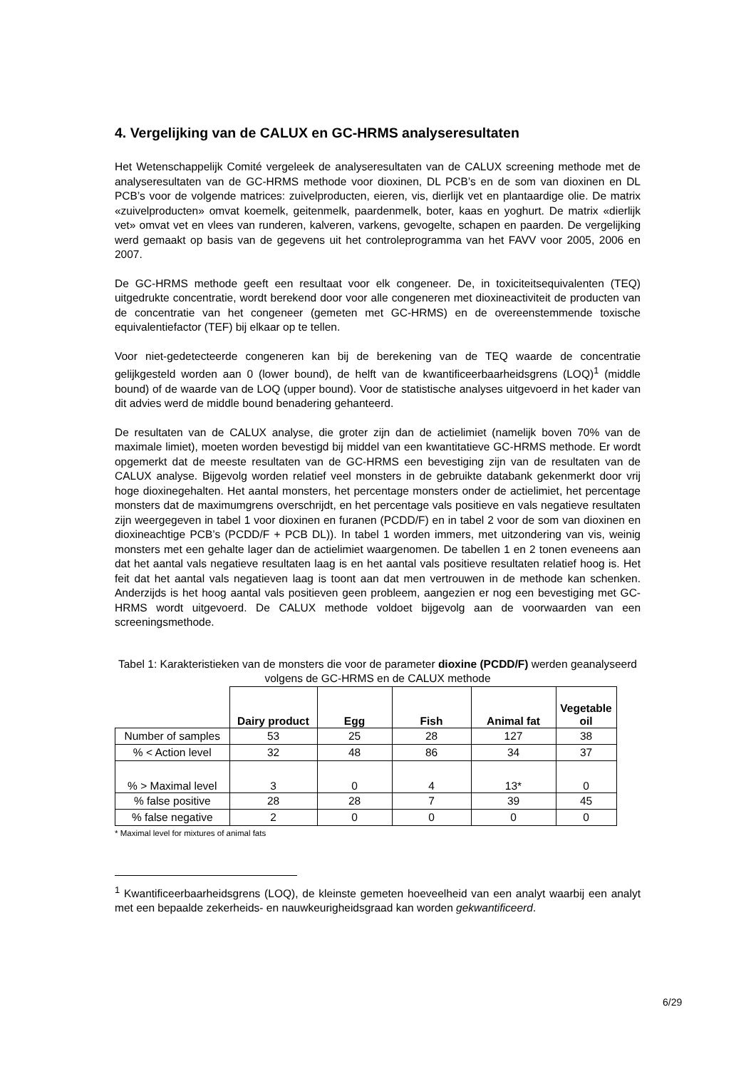4. Vergelijking van de CALUX en GC-HRMS analyseresultaten
Het Wetenschappelijk Comité vergeleek de analyseresultaten van de CALUX screening methode met de analyseresultaten van de GC-HRMS methode voor dioxinen, DL PCB’s en de som van dioxinen en DL PCB’s voor de volgende matrices: zuivelproducten, eieren, vis, dierlijk vet en plantaardige olie. De matrix «zuivelproducten» omvat koemelk, geitenmelk, paardenmelk, boter, kaas en yoghurt. De matrix «dierlijk vet» omvat vet en vlees van runderen, kalveren, varkens, gevogelte, schapen en paarden. De vergelijking werd gemaakt op basis van de gegevens uit het controleprogramma van het FAVV voor 2005, 2006 en 2007.
De GC-HRMS methode geeft een resultaat voor elk congeneer. De, in toxiciteitsequivalenten (TEQ) uitgedrukte concentratie, wordt berekend door voor alle congeneren met dioxineactiviteit de producten van de concentratie van het congeneer (gemeten met GC-HRMS) en de overeenstemmende toxische equivalentiefactor (TEF) bij elkaar op te tellen.
Voor niet-gedetecteerde congeneren kan bij de berekening van de TEQ waarde de concentratie gelijkgesteld worden aan 0 (lower bound), de helft van de kwantificeerbaarheidsgrens (LOQ)<sup>1</sup> (middle bound) of de waarde van de LOQ (upper bound). Voor de statistische analyses uitgevoerd in het kader van dit advies werd de middle bound benadering gehanteerd.
De resultaten van de CALUX analyse, die groter zijn dan de actielimiet (namelijk boven 70% van de maximale limiet), moeten worden bevestigd bij middel van een kwantitatieve GC-HRMS methode. Er wordt opgemerkt dat de meeste resultaten van de GC-HRMS een bevestiging zijn van de resultaten van de CALUX analyse. Bijgevolg worden relatief veel monsters in de gebruikte databank gekenmerkt door vrij hoge dioxinegehalten. Het aantal monsters, het percentage monsters onder de actielimiet, het percentage monsters dat de maximumgrens overschrijdt, en het percentage vals positieve en vals negatieve resultaten zijn weergegeven in tabel 1 voor dioxinen en furanen (PCDD/F) en in tabel 2 voor de som van dioxinen en dioxineachtige PCB’s (PCDD/F + PCB DL)). In tabel 1 worden immers, met uitzondering van vis, weinig monsters met een gehalte lager dan de actielimiet waargenomen. De tabellen 1 en 2 tonen eveneens aan dat het aantal vals negatieve resultaten laag is en het aantal vals positieve resultaten relatief hoog is. Het feit dat het aantal vals negatieven laag is toont aan dat men vertrouwen in de methode kan schenken. Anderzijds is het hoog aantal vals positieven geen probleem, aangezien er nog een bevestiging met GC-HRMS wordt uitgevoerd. De CALUX methode voldoet bijgevolg aan de voorwaarden van een screeningsmethode.
Tabel 1: Karakteristieken van de monsters die voor de parameter dioxine (PCDD/F) werden geanalyseerd volgens de GC-HRMS en de CALUX methode
| | Dairy product | Egg | Fish | Animal fat | Vegetable oil |
| --- | --- | --- | --- | --- | --- |
| Number of samples | 53 | 25 | 28 | 127 | 38 |
| % < Action level | 32 | 48 | 86 | 34 | 37 |
| % > Maximal level | 3 | 0 | 4 | 13* | 0 |
| % false positive | 28 | 28 | 7 | 39 | 45 |
| % false negative | 2 | 0 | 0 | 0 | 0 |
* Maximal level for mixtures of animal fats
<sup>1</sup> Kwantificeerbaarheidsgrens (LOQ), de kleinste gemeten hoeveelheid van een analyt waarbij een analyt met een bepaalde zekerheids- en nauwkeurigheidsgraad kan worden gekwantificeerd.
6/29